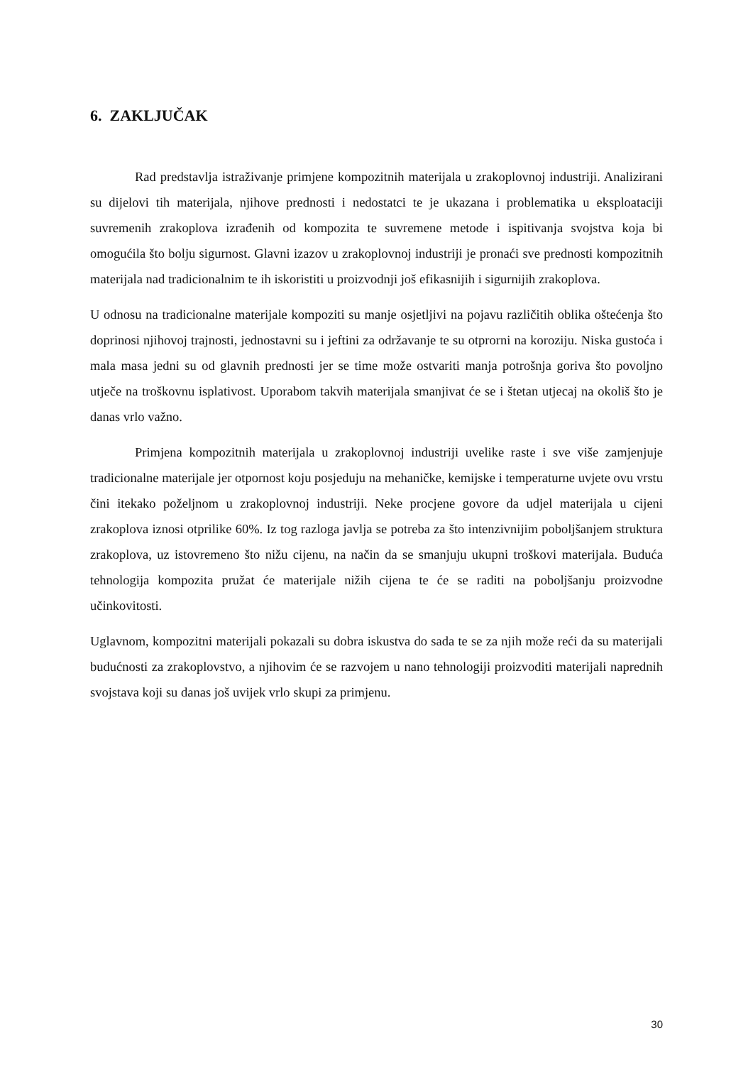6. ZAKLJUČAK
Rad predstavlja istraživanje primjene kompozitnih materijala u zrakoplovnoj industriji. Analizirani su dijelovi tih materijala, njihove prednosti i nedostatci te je ukazana i problematika u eksploataciji suvremenih zrakoplova izrađenih od kompozita te suvremene metode i ispitivanja svojstva koja bi omogućila što bolju sigurnost. Glavni izazov u zrakoplovnoj industriji je pronaći sve prednosti kompozitnih materijala nad tradicionalnim te ih iskoristiti u proizvodnji još efikasnijih i sigurnijih zrakoplova.
U odnosu na tradicionalne materijale kompoziti su manje osjetljivi na pojavu različitih oblika oštećenja što doprinosi njihovoj trajnosti, jednostavni su i jeftini za održavanje te su otprorni na koroziju. Niska gustoća i mala masa jedni su od glavnih prednosti jer se time može ostvariti manja potrošnja goriva što povoljno utječe na troškovnu isplativost. Uporabom takvih materijala smanjivat će se i štetan utjecaj na okoliš što je danas vrlo važno.
Primjena kompozitnih materijala u zrakoplovnoj industriji uvelike raste i sve više zamjenjuje tradicionalne materijale jer otpornost koju posjeduju na mehaničke, kemijske i temperaturne uvjete ovu vrstu čini itekako poželjnom u zrakoplovnoj industriji. Neke procjene govore da udjel materijala u cijeni zrakoplova iznosi otprilike 60%. Iz tog razloga javlja se potreba za što intenzivnijim poboljšanjem struktura zrakoplova, uz istovremeno što nižu cijenu, na način da se smanjuju ukupni troškovi materijala. Buduća tehnologija kompozita pružat će materijale nižih cijena te će se raditi na poboljšanju proizvodne učinkovitosti.
Uglavnom, kompozitni materijali pokazali su dobra iskustva do sada te se za njih može reći da su materijali budućnosti za zrakoplovstvo, a njihovim će se razvojem u nano tehnologiji proizvoditi materijali naprednih svojstava koji su danas još uvijek vrlo skupi za primjenu.
30